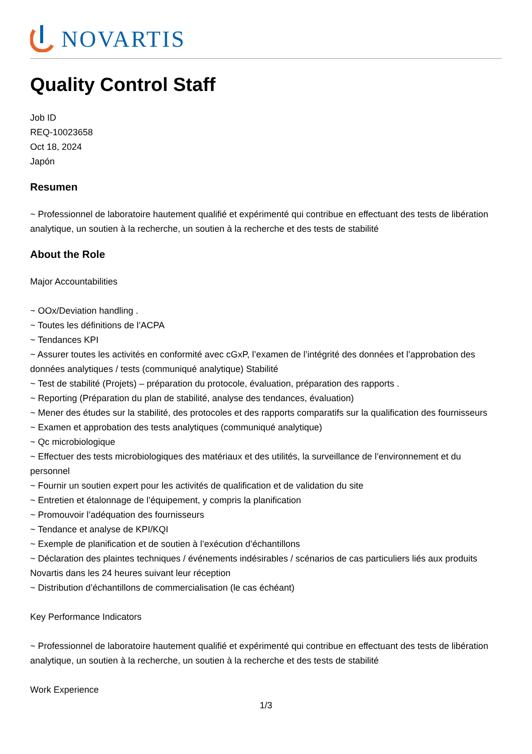NOVARTIS
Quality Control Staff
Job ID
REQ-10023658
Oct 18, 2024
Japón
Resumen
~ Professionnel de laboratoire hautement qualifié et expérimenté qui contribue en effectuant des tests de libération analytique, un soutien à la recherche, un soutien à la recherche et des tests de stabilité
About the Role
Major Accountabilities
~ OOx/Deviation handling .
~ Toutes les définitions de l’ACPA
~ Tendances KPI
~ Assurer toutes les activités en conformité avec cGxP, l’examen de l’intégrité des données et l’approbation des données analytiques / tests (communiqué analytique) Stabilité
~ Test de stabilité (Projets) – préparation du protocole, évaluation, préparation des rapports .
~ Reporting (Préparation du plan de stabilité, analyse des tendances, évaluation)
~ Mener des études sur la stabilité, des protocoles et des rapports comparatifs sur la qualification des fournisseurs
~ Examen et approbation des tests analytiques (communiqué analytique)
~ Qc microbiologique
~ Effectuer des tests microbiologiques des matériaux et des utilités, la surveillance de l’environnement et du personnel
~ Fournir un soutien expert pour les activités de qualification et de validation du site
~ Entretien et étalonnage de l’équipement, y compris la planification
~ Promouvoir l’adéquation des fournisseurs
~ Tendance et analyse de KPI/KQI
~ Exemple de planification et de soutien à l’exécution d’échantillons
~ Déclaration des plaintes techniques / événements indésirables / scénarios de cas particuliers liés aux produits Novartis dans les 24 heures suivant leur réception
~ Distribution d’échantillons de commercialisation (le cas échéant)
Key Performance Indicators
~ Professionnel de laboratoire hautement qualifié et expérimenté qui contribue en effectuant des tests de libération analytique, un soutien à la recherche, un soutien à la recherche et des tests de stabilité
Work Experience
1/3